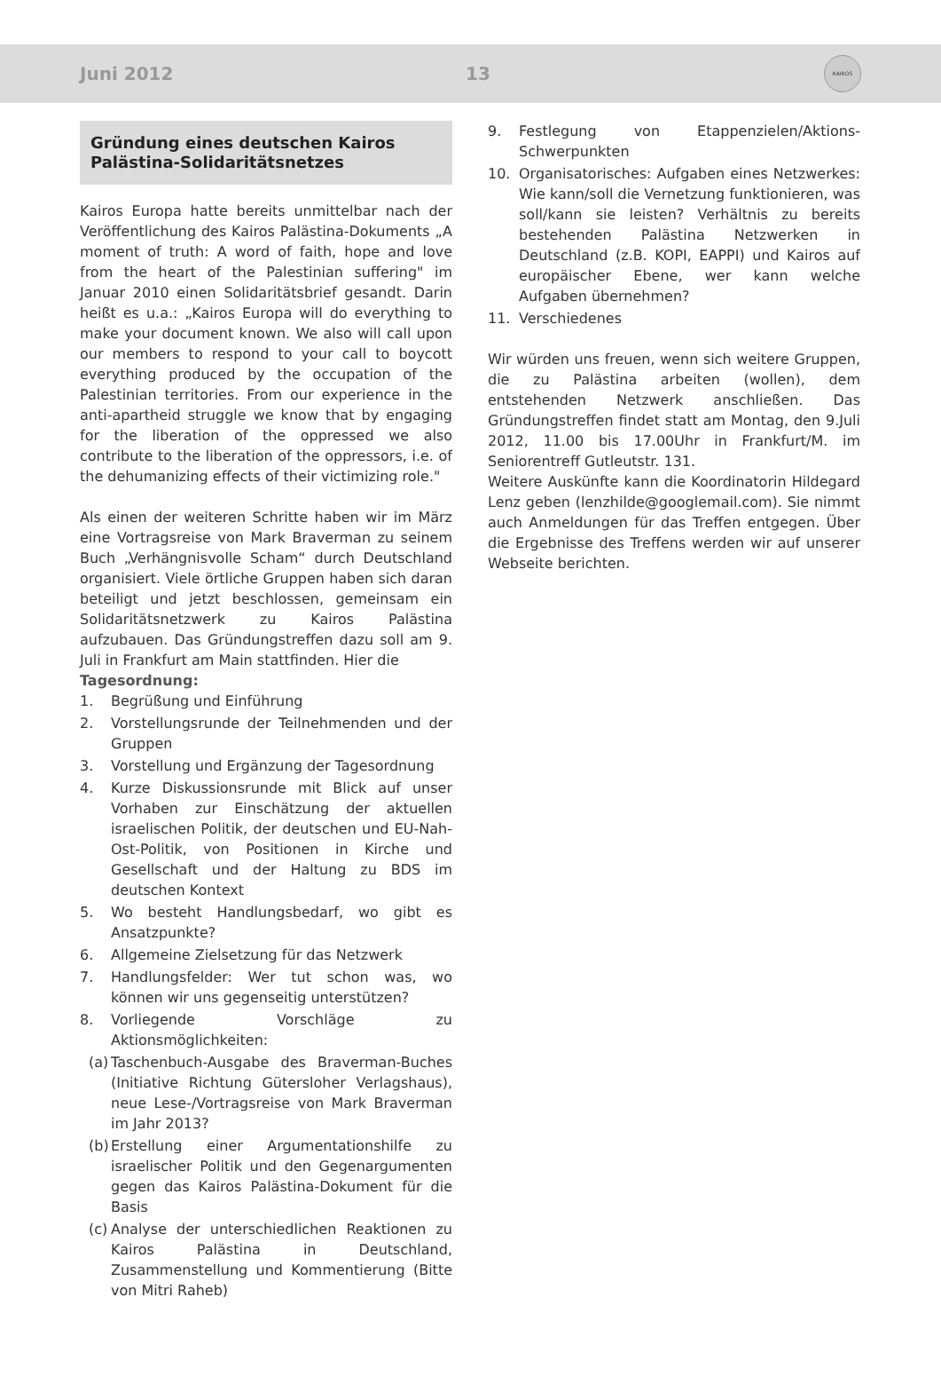Juni 2012 13
KAIROS
Gründung eines deutschen Kairos Palästina-Solidaritätsnetzes
Kairos Europa hatte bereits unmittelbar nach der Veröffentlichung des Kairos Palästina-Dokuments „A moment of truth: A word of faith, hope and love from the heart of the Palestinian suffering" im Januar 2010 einen Solidaritätsbrief gesandt. Darin heißt es u.a.: „Kairos Europa will do everything to make your document known. We also will call upon our members to respond to your call to boycott everything produced by the occupation of the Palestinian territories. From our experience in the anti-apartheid struggle we know that by engaging for the liberation of the oppressed we also contribute to the liberation of the oppressors, i.e. of the dehumanizing effects of their victimizing role."
Als einen der weiteren Schritte haben wir im März eine Vortragsreise von Mark Braverman zu seinem Buch „Verhängnisvolle Scham“ durch Deutschland organisiert. Viele örtliche Gruppen haben sich daran beteiligt und jetzt beschlossen, gemeinsam ein Solidaritätsnetzwerk zu Kairos Palästina aufzubauen. Das Gründungstreffen dazu soll am 9. Juli in Frankfurt am Main stattfinden. Hier die
Tagesordnung:
1. Begrüßung und Einführung
2. Vorstellungsrunde der Teilnehmenden und der Gruppen
3. Vorstellung und Ergänzung der Tagesordnung
4. Kurze Diskussionsrunde mit Blick auf unser Vorhaben zur Einschätzung der aktuellen israelischen Politik, der deutschen und EU-Nah-Ost-Politik, von Positionen in Kirche und Gesellschaft und der Haltung zu BDS im deutschen Kontext
5. Wo besteht Handlungsbedarf, wo gibt es Ansatzpunkte?
6. Allgemeine Zielsetzung für das Netzwerk
7. Handlungsfelder: Wer tut schon was, wo können wir uns gegenseitig unterstützen?
8. Vorliegende Vorschläge zu Aktionsmöglichkeiten:
(a) Taschenbuch-Ausgabe des Braverman-Buches (Initiative Richtung Gütersloher Verlagshaus), neue Lese-/Vortragsreise von Mark Braverman im Jahr 2013?
(b) Erstellung einer Argumentationshilfe zu israelischer Politik und den Gegenargumenten gegen das Kairos Palästina-Dokument für die Basis
(c) Analyse der unterschiedlichen Reaktionen zu Kairos Palästina in Deutschland, Zusammenstellung und Kommentierung (Bitte von Mitri Raheb)
9. Festlegung von Etappenzielen/Aktions-Schwerpunkten
10. Organisatorisches: Aufgaben eines Netzwerkes: Wie kann/soll die Vernetzung funktionieren, was soll/kann sie leisten? Verhältnis zu bereits bestehenden Palästina Netzwerken in Deutschland (z.B. KOPI, EAPPI) und Kairos auf europäischer Ebene, wer kann welche Aufgaben übernehmen?
11. Verschiedenes
Wir würden uns freuen, wenn sich weitere Gruppen, die zu Palästina arbeiten (wollen), dem entstehenden Netzwerk anschließen. Das Gründungstreffen findet statt am Montag, den 9.Juli 2012, 11.00 bis 17.00Uhr in Frankfurt/M. im Seniorentreff Gutleutstr. 131.
Weitere Auskünfte kann die Koordinatorin Hildegard Lenz geben (lenzhilde@googlemail.com). Sie nimmt auch Anmeldungen für das Treffen entgegen. Über die Ergebnisse des Treffens werden wir auf unserer Webseite berichten.